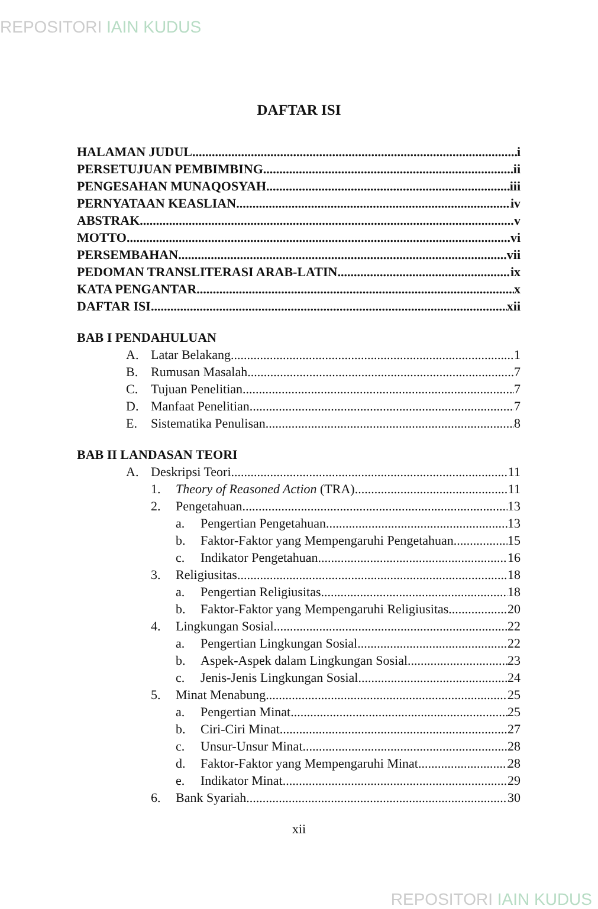REPOSITORI IAIN KUDUS
DAFTAR ISI
HALAMAN JUDUL i
PERSETUJUAN PEMBIMBING ii
PENGESAHAN MUNAQOSYAH iii
PERNYATAAN KEASLIAN iv
ABSTRAK v
MOTTO vi
PERSEMBAHAN vii
PEDOMAN TRANSLITERASI ARAB-LATIN ix
KATA PENGANTAR x
DAFTAR ISI xii
BAB I PENDAHULUAN
A. Latar Belakang 1
B. Rumusan Masalah 7
C. Tujuan Penelitian 7
D. Manfaat Penelitian 7
E. Sistematika Penulisan 8
BAB II LANDASAN TEORI
A. Deskripsi Teori 11
1. Theory of Reasoned Action (TRA) 11
2. Pengetahuan 13
a. Pengertian Pengetahuan 13
b. Faktor-Faktor yang Mempengaruhi Pengetahuan 15
c. Indikator Pengetahuan 16
3. Religiusitas 18
a. Pengertian Religiusitas 18
b. Faktor-Faktor yang Mempengaruhi Religiusitas 20
4. Lingkungan Sosial 22
a. Pengertian Lingkungan Sosial 22
b. Aspek-Aspek dalam Lingkungan Sosial 23
c. Jenis-Jenis Lingkungan Sosial 24
5. Minat Menabung 25
a. Pengertian Minat 25
b. Ciri-Ciri Minat 27
c. Unsur-Unsur Minat 28
d. Faktor-Faktor yang Mempengaruhi Minat 28
e. Indikator Minat 29
6. Bank Syariah 30
xii
REPOSITORI IAIN KUDUS